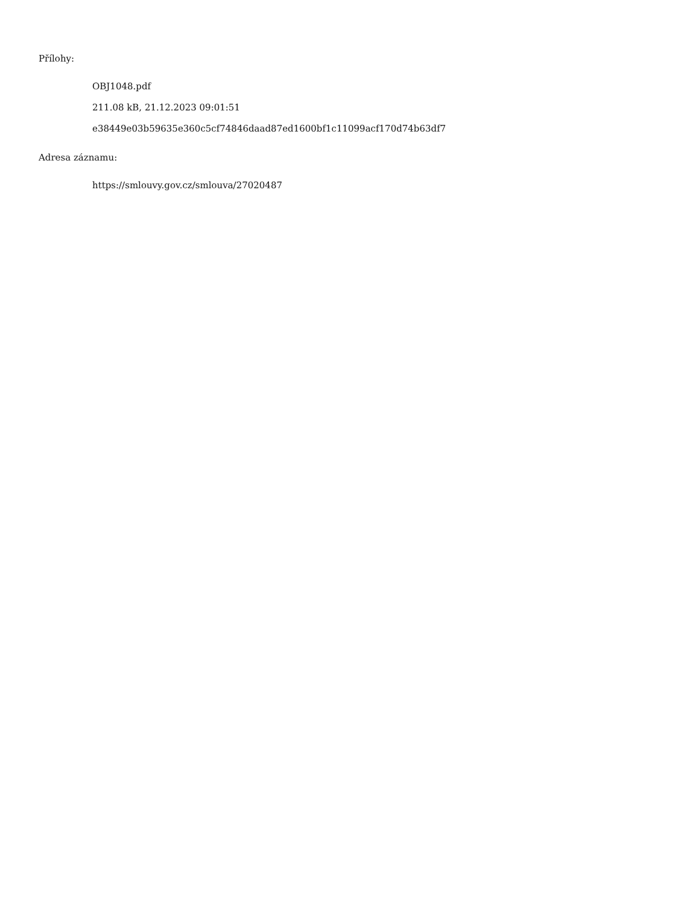Přílohy:
OBJ1048.pdf
211.08 kB, 21.12.2023 09:01:51
e38449e03b59635e360c5cf74846daad87ed1600bf1c11099acf170d74b63df7
Adresa záznamu:
https://smlouvy.gov.cz/smlouva/27020487